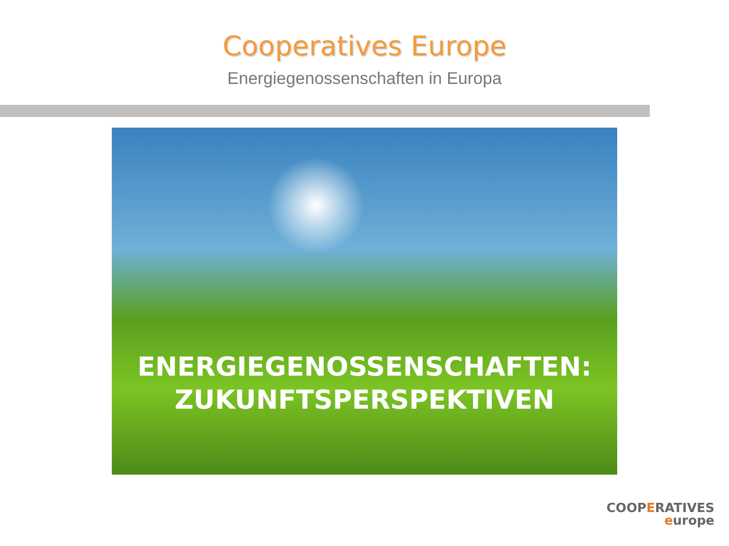Cooperatives Europe
Energiegenossenschaften in Europa
ENERGIEGENOSSENSCHAFTEN:
ZUKUNFTSPERSPEKTIVEN
COOPERATIVES
europe